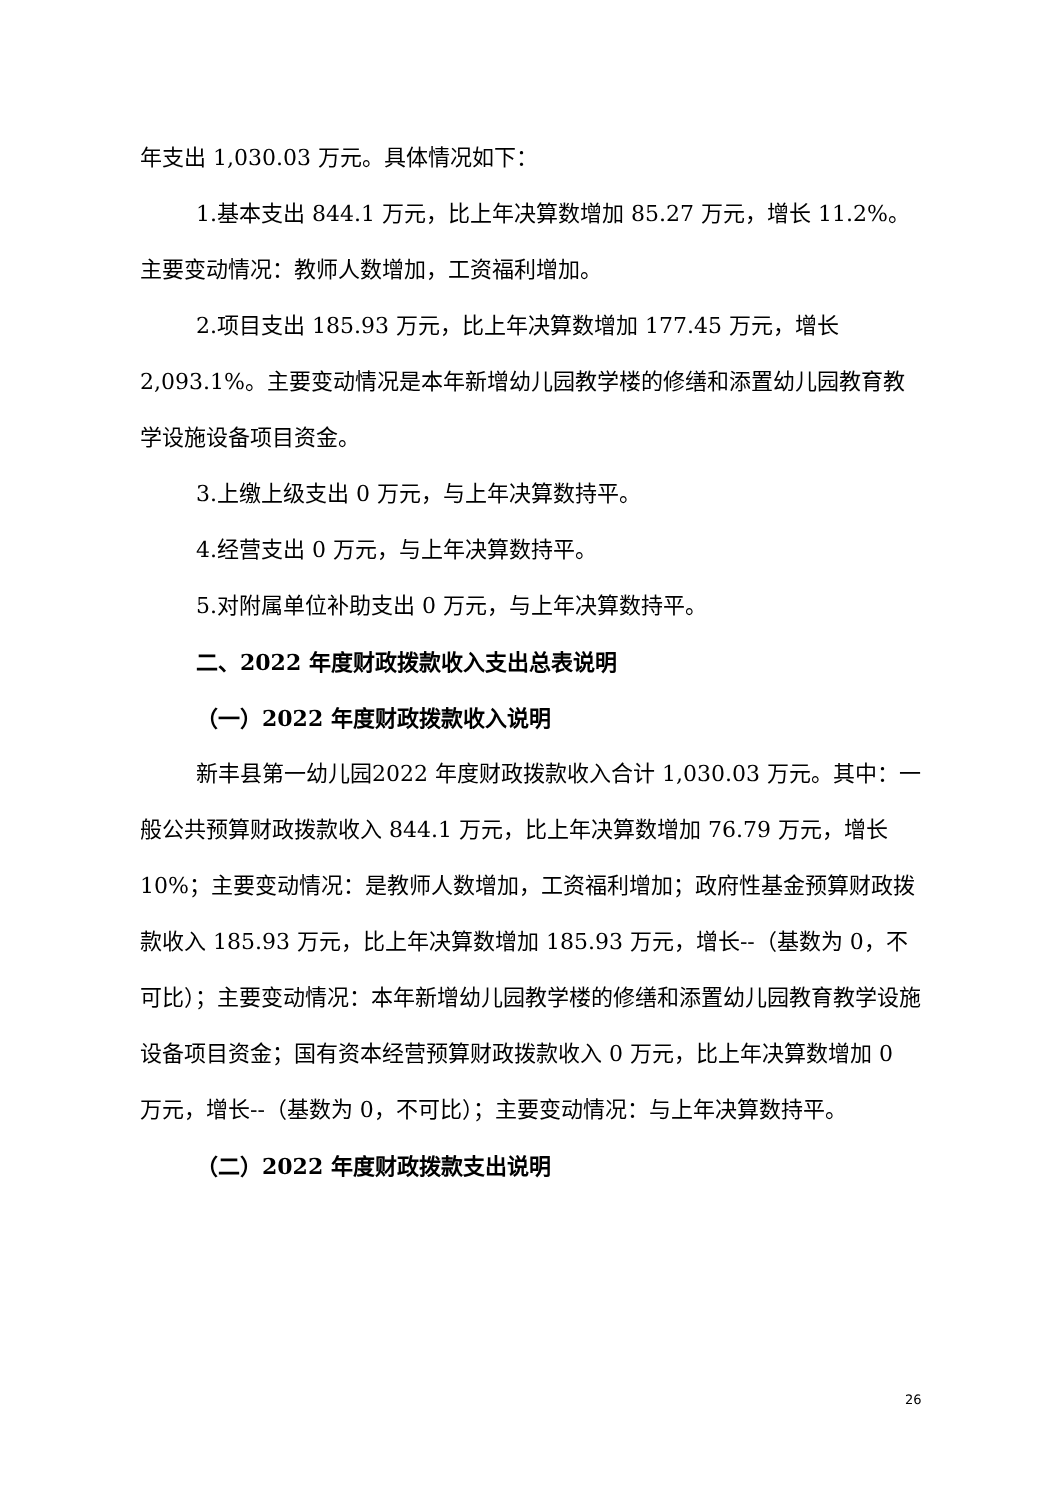年支出 1,030.03 万元。具体情况如下：
1.基本支出 844.1 万元，比上年决算数增加 85.27 万元，增长 11.2%。主要变动情况：教师人数增加，工资福利增加。
2.项目支出 185.93 万元，比上年决算数增加 177.45 万元，增长 2,093.1%。主要变动情况是本年新增幼儿园教学楼的修缮和添置幼儿园教育教学设施设备项目资金。
3.上缴上级支出 0 万元，与上年决算数持平。
4.经营支出 0 万元，与上年决算数持平。
5.对附属单位补助支出 0 万元，与上年决算数持平。
二、2022 年度财政拨款收入支出总表说明
（一）2022 年度财政拨款收入说明
新丰县第一幼儿园2022 年度财政拨款收入合计 1,030.03 万元。其中：一般公共预算财政拨款收入 844.1 万元，比上年决算数增加 76.79 万元，增长 10%；主要变动情况：是教师人数增加，工资福利增加；政府性基金预算财政拨款收入 185.93 万元，比上年决算数增加 185.93 万元，增长--（基数为 0，不可比）；主要变动情况：本年新增幼儿园教学楼的修缮和添置幼儿园教育教学设施设备项目资金；国有资本经营预算财政拨款收入 0 万元，比上年决算数增加 0 万元，增长--（基数为 0，不可比）；主要变动情况：与上年决算数持平。
（二）2022 年度财政拨款支出说明
26